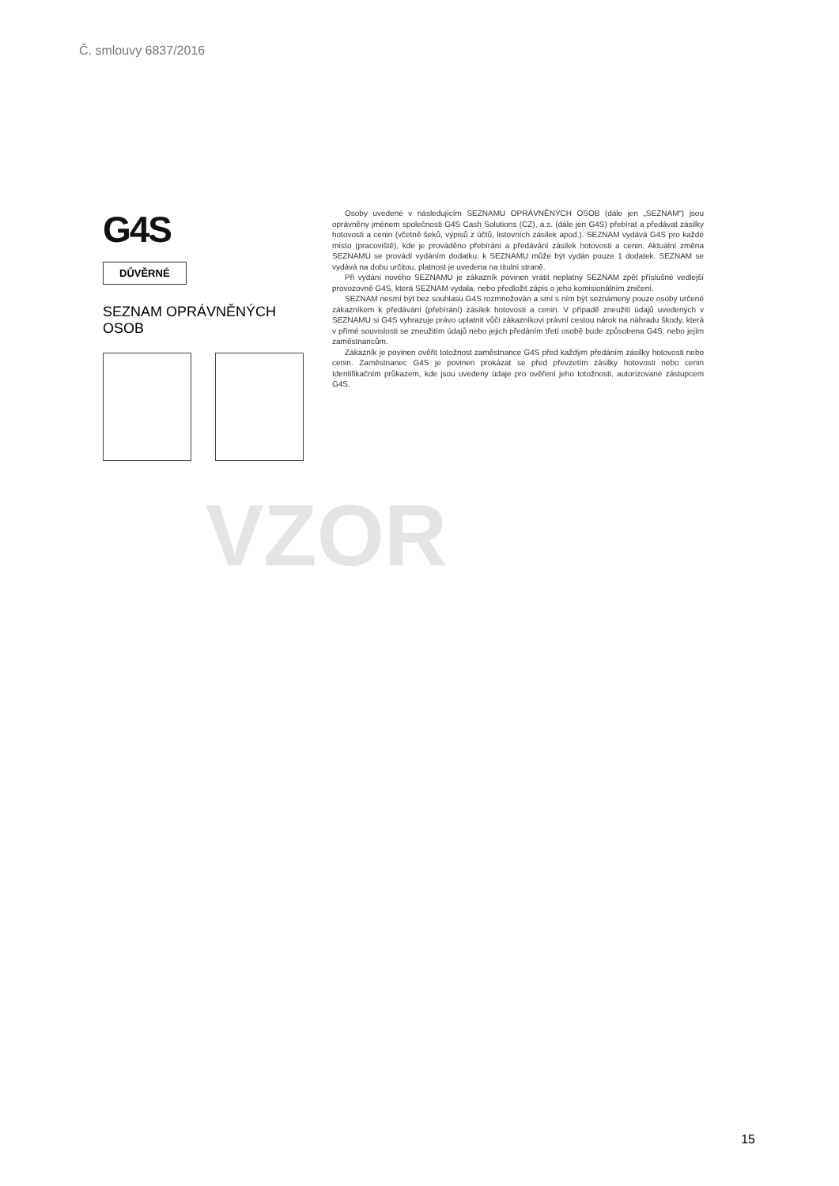Č. smlouvy 6837/2016
G4S
DŮVĚRNÉ
SEZNAM OPRÁVNĚNÝCH OSOB
Osoby uvedené v následujícím SEZNAMU OPRÁVNĚNÝCH OSOB (dále jen „SEZNAM“) jsou oprávněny jménem společnosti G4S Cash Solutions (CZ), a.s. (dále jen G4S) přebírat a předávat zásilky hotovosti a cenin (včetně šeků, výpisů z účtů, listovních zásilek apod.). SEZNAM vydává G4S pro každé místo (pracoviště), kde je prováděno přebírání a předávání zásilek hotovosti a cenin. Aktuální změna SEZNAMU se provádí vydáním dodatku, k SEZNAMU může být vydán pouze 1 dodatek. SEZNAM se vydává na dobu určitou, platnost je uvedena na titulní straně.
Při vydání nového SEZNAMU je zákazník povinen vrátit neplatný SEZNAM zpět příslušné vedlejší provozovně G4S, která SEZNAM vydala, nebo předložit zápis o jeho komisionálním zničení.
SEZNAM nesmí být bez souhlasu G4S rozmnožován a smí s ním být seznámeny pouze osoby určené zákazníkem k předávání (přebírání) zásilek hotovosti a cenin. V případě zneužití údajů uvedených v SEZNAMU si G4S vyhrazuje právo uplatnit vůči zákazníkovi právní cestou nárok na náhradu škody, která v přímé souvislosti se zneužitím údajů nebo jejich předáním třetí osobě bude způsobena G4S, nebo jejím zaměstnancům.
Zákazník je povinen ověřit totožnost zaměstnance G4S před každým předáním zásilky hotovosti nebo cenin. Zaměstnanec G4S je povinen prokázat se před převzetím zásilky hotovosti nebo cenin Identifikačním průkazem, kde jsou uvedeny údaje pro ověření jeho totožnosti, autorizované zástupcem G4S.
VZOR
15